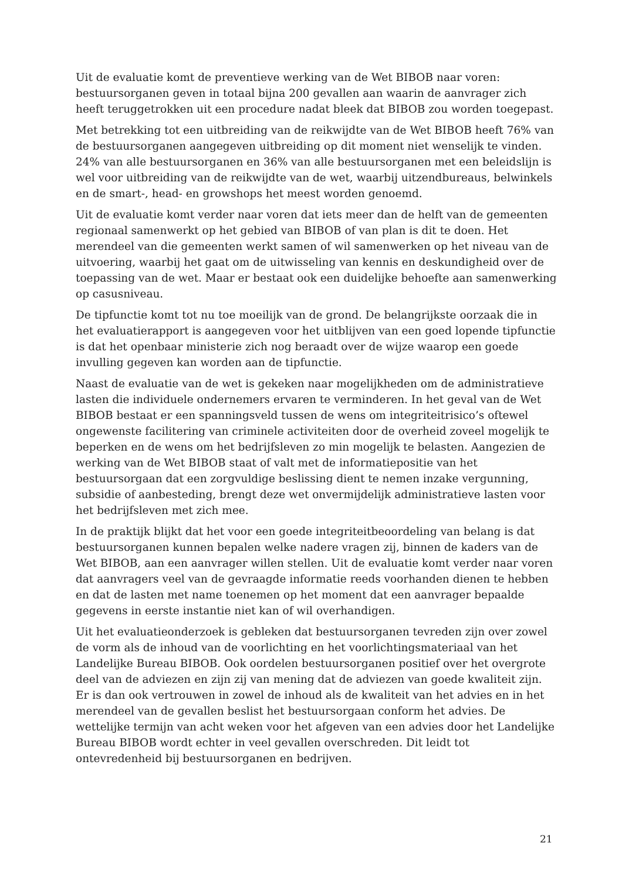Uit de evaluatie komt de preventieve werking van de Wet BIBOB naar voren: bestuursorganen geven in totaal bijna 200 gevallen aan waarin de aanvrager zich heeft teruggetrokken uit een procedure nadat bleek dat BIBOB zou worden toegepast.
Met betrekking tot een uitbreiding van de reikwijdte van de Wet BIBOB heeft 76% van de bestuursorganen aangegeven uitbreiding op dit moment niet wenselijk te vinden. 24% van alle bestuursorganen en 36% van alle bestuursorganen met een beleidslijn is wel voor uitbreiding van de reikwijdte van de wet, waarbij uitzendbureaus, belwinkels en de smart-, head- en growshops het meest worden genoemd.
Uit de evaluatie komt verder naar voren dat iets meer dan de helft van de gemeenten regionaal samenwerkt op het gebied van BIBOB of van plan is dit te doen. Het merendeel van die gemeenten werkt samen of wil samenwerken op het niveau van de uitvoering, waarbij het gaat om de uitwisseling van kennis en deskundigheid over de toepassing van de wet. Maar er bestaat ook een duidelijke behoefte aan samenwerking op casusniveau.
De tipfunctie komt tot nu toe moeilijk van de grond. De belangrijkste oorzaak die in het evaluatierapport is aangegeven voor het uitblijven van een goed lopende tipfunctie is dat het openbaar ministerie zich nog beraadt over de wijze waarop een goede invulling gegeven kan worden aan de tipfunctie.
Naast de evaluatie van de wet is gekeken naar mogelijkheden om de administratieve lasten die individuele ondernemers ervaren te verminderen. In het geval van de Wet BIBOB bestaat er een spanningsveld tussen de wens om integriteitrisico’s oftewel ongewenste facilitering van criminele activiteiten door de overheid zoveel mogelijk te beperken en de wens om het bedrijfsleven zo min mogelijk te belasten. Aangezien de werking van de Wet BIBOB staat of valt met de informatiepositie van het bestuursorgaan dat een zorgvuldige beslissing dient te nemen inzake vergunning, subsidie of aanbesteding, brengt deze wet onvermijdelijk administratieve lasten voor het bedrijfsleven met zich mee.
In de praktijk blijkt dat het voor een goede integriteitbeoordeling van belang is dat bestuursorganen kunnen bepalen welke nadere vragen zij, binnen de kaders van de Wet BIBOB, aan een aanvrager willen stellen. Uit de evaluatie komt verder naar voren dat aanvragers veel van de gevraagde informatie reeds voorhanden dienen te hebben en dat de lasten met name toenemen op het moment dat een aanvrager bepaalde gegevens in eerste instantie niet kan of wil overhandigen.
Uit het evaluatieonderzoek is gebleken dat bestuursorganen tevreden zijn over zowel de vorm als de inhoud van de voorlichting en het voorlichtingsmateriaal van het Landelijke Bureau BIBOB. Ook oordelen bestuursorganen positief over het overgrote deel van de adviezen en zijn zij van mening dat de adviezen van goede kwaliteit zijn. Er is dan ook vertrouwen in zowel de inhoud als de kwaliteit van het advies en in het merendeel van de gevallen beslist het bestuursorgaan conform het advies. De wettelijke termijn van acht weken voor het afgeven van een advies door het Landelijke Bureau BIBOB wordt echter in veel gevallen overschreden. Dit leidt tot ontevredenheid bij bestuursorganen en bedrijven.
21